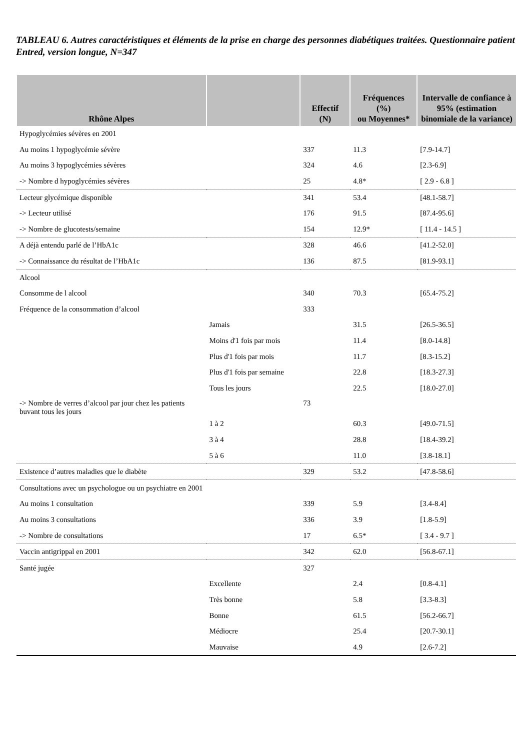TABLEAU 6. Autres caractéristiques et éléments de la prise en charge des personnes diabétiques traitées. Questionnaire patient Entred, version longue, N=347
| Rhône Alpes | | Effectif (N) | Fréquences (%) ou Moyennes* | Intervalle de confiance à 95% (estimation binomiale de la variance) |
| --- | --- | --- | --- | --- |
| Hypoglycémies sévères en 2001 | | | | |
| Au moins 1 hypoglycémie sévère | | 337 | 11.3 | [7.9-14.7] |
| Au moins 3 hypoglycémies sévères | | 324 | 4.6 | [2.3-6.9] |
| -> Nombre d hypoglycémies sévères | | 25 | 4.8* | [ 2.9 - 6.8 ] |
| Lecteur glycémique disponible | | 341 | 53.4 | [48.1-58.7] |
| -> Lecteur utilisé | | 176 | 91.5 | [87.4-95.6] |
| -> Nombre de glucotests/semaine | | 154 | 12.9* | [ 11.4 - 14.5 ] |
| A déjà entendu parlé de l’HbA1c | | 328 | 46.6 | [41.2-52.0] |
| -> Connaissance du résultat de l’HbA1c | | 136 | 87.5 | [81.9-93.1] |
| Alcool | | | | |
| Consomme de l alcool | | 340 | 70.3 | [65.4-75.2] |
| Fréquence de la consommation d’alcool | | 333 | | |
| | Jamais | | 31.5 | [26.5-36.5] |
| | Moins d'1 fois par mois | | 11.4 | [8.0-14.8] |
| | Plus d'1 fois par mois | | 11.7 | [8.3-15.2] |
| | Plus d'1 fois par semaine | | 22.8 | [18.3-27.3] |
| | Tous les jours | | 22.5 | [18.0-27.0] |
| -> Nombre de verres d’alcool par jour chez les patients buvant tous les jours | | 73 | | |
| | 1 à 2 | | 60.3 | [49.0-71.5] |
| | 3 à 4 | | 28.8 | [18.4-39.2] |
| | 5 à 6 | | 11.0 | [3.8-18.1] |
| Existence d’autres maladies que le diabète | | 329 | 53.2 | [47.8-58.6] |
| Consultations avec un psychologue ou un psychiatre en 2001 | | | | |
| Au moins 1 consultation | | 339 | 5.9 | [3.4-8.4] |
| Au moins 3 consultations | | 336 | 3.9 | [1.8-5.9] |
| -> Nombre de consultations | | 17 | 6.5* | [ 3.4 - 9.7 ] |
| Vaccin antigrippal en 2001 | | 342 | 62.0 | [56.8-67.1] |
| Santé jugée | | 327 | | |
| | Excellente | | 2.4 | [0.8-4.1] |
| | Très bonne | | 5.8 | [3.3-8.3] |
| | Bonne | | 61.5 | [56.2-66.7] |
| | Médiocre | | 25.4 | [20.7-30.1] |
| | Mauvaise | | 4.9 | [2.6-7.2] |